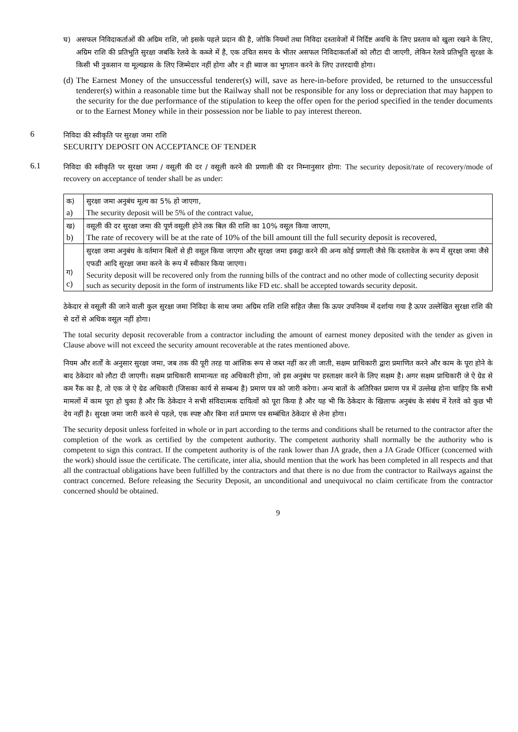घ) असफल निविदाकर्ताओं की अग्रिम राशि, जो इसके पहले प्रदान की है, जोकि नियमों तथा निविदा दस्तावेजों में निर्दिष्ट अवधि के लिए प्रस्ताव को खुला रखने के लिए, अग्रिम राशि की प्रतिभूति सुरक्षा जबकि रेलवे के कब्जे में है, एक उचित समय के भीतर असफल निविदाकर्ताओं को लौटा दी जाएगी, लेकिन रेलवे प्रतिभूति सुरक्षा के किसी भी नुकसान या मूल्यह्रास के लिए जिम्मेदार नहीं होगा और न ही ब्याज का भुगतान करने के लिए उत्तरदायी होगा।
(d)
The Earnest Money of the unsuccessful tenderer(s) will, save as here-in-before provided, be returned to the unsuccessful tenderer(s) within a reasonable time but the Railway shall not be responsible for any loss or depreciation that may happen to the security for the due performance of the stipulation to keep the offer open for the period specified in the tender documents or to the Earnest Money while in their possession nor be liable to pay interest thereon.
6
निविदा की स्वीकृति पर सुरक्षा जमा राशि
SECURITY DEPOSIT ON ACCEPTANCE OF TENDER
6.1
निविदा की स्वीकृति पर सुरक्षा जमा / वसूली की दर / वसूली करने की प्रणाली की दर निम्नानुसार होगा: The security deposit/rate of recovery/mode of recovery on acceptance of tender shall be as under:
| क) a) | सुरक्षा जमा अनुबंध मूल्य का 5% हो जाएगा, The security deposit will be 5% of the contract value, |
| ख) b) | वसूली की दर सुरक्षा जमा की पूर्ण वसूली होने तक बिल की राशि का 10% वसूल किया जाएगा, The rate of recovery will be at the rate of 10% of the bill amount till the full security deposit is recovered, |
| ग) c) | सुरक्षा जमा अनुबंध के वर्तमान बिलों से ही वसूल किया जाएगा और सुरक्षा जमा इकट्ठा करने की अन्य कोई प्रणाली जैसे कि दस्तावेज के रूप में सुरक्षा जमा जैसे एफडी आदि सुरक्षा जमा करने के रूप में स्वीकार किया जाएगा। Security deposit will be recovered only from the running bills of the contract and no other mode of collecting security deposit such as security deposit in the form of instruments like FD etc. shall be accepted towards security deposit. |
ठेकेदार से वसूली की जाने वाली कुल सुरक्षा जमा निविदा के साथ जमा अग्रिम राशि राशि सहित जैसा कि ऊपर उपनियम में दर्शाया गया है ऊपर उल्लेखित सुरक्षा राशि की से दरों से अधिक वसूल नहीं होगा।
The total security deposit recoverable from a contractor including the amount of earnest money deposited with the tender as given in Clause above will not exceed the security amount recoverable at the rates mentioned above.
नियम और शर्तों के अनुसार सुरक्षा जमा, जब तक की पूरी तरह या आंशिक रूप से जब्त नहीं कर ली जाती, सक्षम प्राधिकारी द्वारा प्रमाणित करने और काम के पूरा होने के बाद ठेकेदार को लौटा दी जाएगी। सक्षम प्राधिकारी सामान्यतः वह अधिकारी होगा, जो इस अनुबंध पर हस्ताक्षर करने के लिए सक्षम है। अगर सक्षम प्राधिकारी जे ऐ ग्रेड से कम रैंक का है, तो एक जे ऐ ग्रेड अधिकारी (जिसका कार्य से सम्बन्ध है) प्रमाण पत्र को जारी करेगा। अन्य बातों के अतिरिक्त प्रमाण पत्र में उल्लेख होना चाहिए कि सभी मामलों में काम पूरा हो चुका है और कि ठेकेदार ने सभी संविदात्मक दायित्वों को पूरा किया है और यह भी कि ठेकेदार के खिलाफ अनुबंध के संबंध में रेलवे को कुछ भी देय नहीं है। सुरक्षा जमा जारी करने से पहले, एक स्पष्ट और बिना शर्त प्रमाण पत्र सम्बंधित ठेकेदार से लेना होगा।
The security deposit unless forfeited in whole or in part according to the terms and conditions shall be returned to the contractor after the completion of the work as certified by the competent authority. The competent authority shall normally be the authority who is competent to sign this contract. If the competent authority is of the rank lower than JA grade, then a JA Grade Officer (concerned with the work) should issue the certificate. The certificate, inter alia, should mention that the work has been completed in all respects and that all the contractual obligations have been fulfilled by the contractors and that there is no due from the contractor to Railways against the contract concerned. Before releasing the Security Deposit, an unconditional and unequivocal no claim certificate from the contractor concerned should be obtained.
9